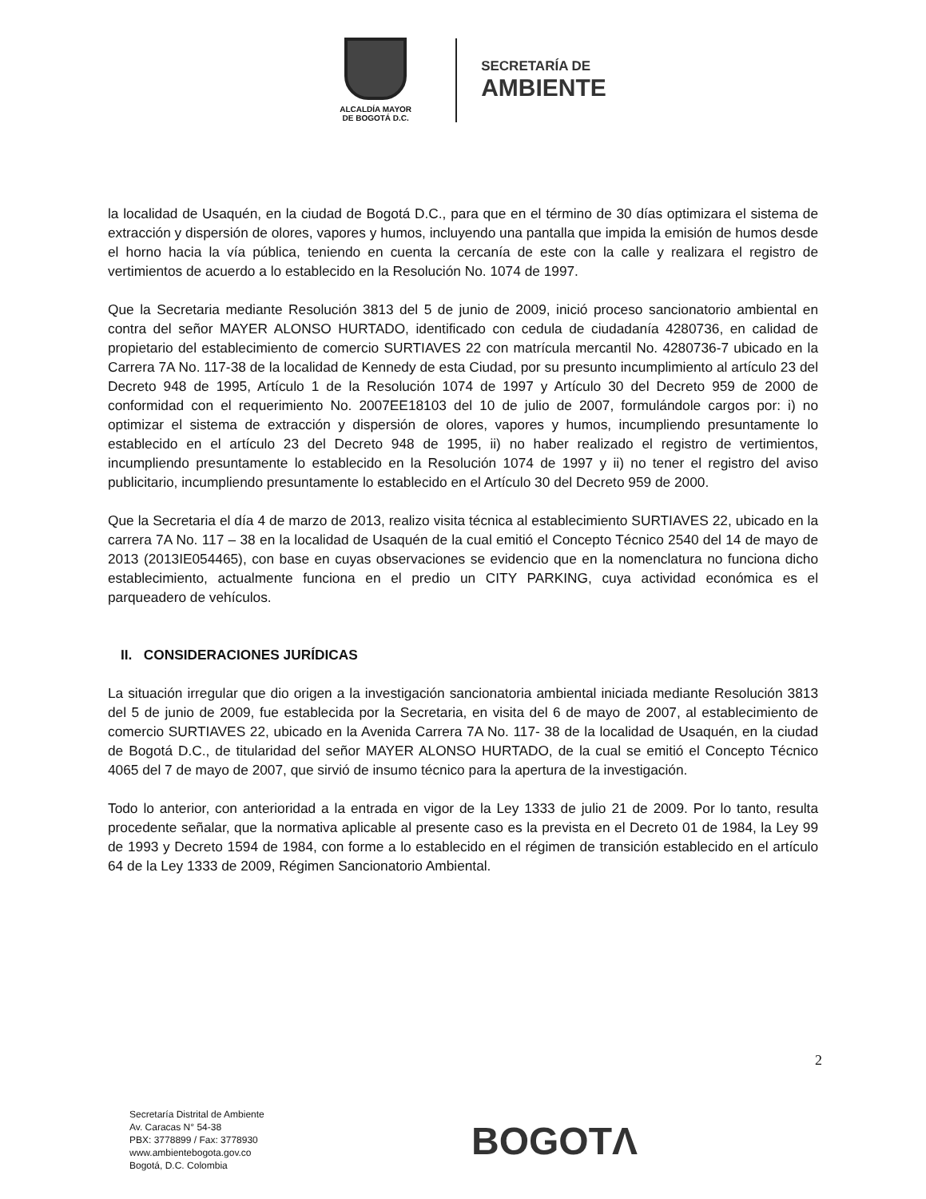ALCALDÍA MAYOR
DE BOGOTÁ D.C.
SECRETARÍA DE
AMBIENTE
la localidad de Usaquén, en la ciudad de Bogotá D.C., para que en el término de 30 días optimizara el sistema de extracción y dispersión de olores, vapores y humos, incluyendo una pantalla que impida la emisión de humos desde el horno hacia la vía pública, teniendo en cuenta la cercanía de este con la calle y realizara el registro de vertimientos de acuerdo a lo establecido en la Resolución No. 1074 de 1997.
Que la Secretaria mediante Resolución 3813 del 5 de junio de 2009, inició proceso sancionatorio ambiental en contra del señor MAYER ALONSO HURTADO, identificado con cedula de ciudadanía 4280736, en calidad de propietario del establecimiento de comercio SURTIAVES 22 con matrícula mercantil No. 4280736-7 ubicado en la Carrera 7A No. 117-38 de la localidad de Kennedy de esta Ciudad, por su presunto incumplimiento al artículo 23 del Decreto 948 de 1995, Artículo 1 de la Resolución 1074 de 1997 y Artículo 30 del Decreto 959 de 2000 de conformidad con el requerimiento No. 2007EE18103 del 10 de julio de 2007, formulándole cargos por: i) no optimizar el sistema de extracción y dispersión de olores, vapores y humos, incumpliendo presuntamente lo establecido en el artículo 23 del Decreto 948 de 1995, ii) no haber realizado el registro de vertimientos, incumpliendo presuntamente lo establecido en la Resolución 1074 de 1997 y ii) no tener el registro del aviso publicitario, incumpliendo presuntamente lo establecido en el Artículo 30 del Decreto 959 de 2000.
Que la Secretaria el día 4 de marzo de 2013, realizo visita técnica al establecimiento SURTIAVES 22, ubicado en la carrera 7A No. 117 – 38 en la localidad de Usaquén de la cual emitió el Concepto Técnico 2540 del 14 de mayo de 2013 (2013IE054465), con base en cuyas observaciones se evidencio que en la nomenclatura no funciona dicho establecimiento, actualmente funciona en el predio un CITY PARKING, cuya actividad económica es el parqueadero de vehículos.
II. CONSIDERACIONES JURÍDICAS
La situación irregular que dio origen a la investigación sancionatoria ambiental iniciada mediante Resolución 3813 del 5 de junio de 2009, fue establecida por la Secretaria, en visita del 6 de mayo de 2007, al establecimiento de comercio SURTIAVES 22, ubicado en la Avenida Carrera 7A No. 117- 38 de la localidad de Usaquén, en la ciudad de Bogotá D.C., de titularidad del señor MAYER ALONSO HURTADO, de la cual se emitió el Concepto Técnico 4065 del 7 de mayo de 2007, que sirvió de insumo técnico para la apertura de la investigación.
Todo lo anterior, con anterioridad a la entrada en vigor de la Ley 1333 de julio 21 de 2009. Por lo tanto, resulta procedente señalar, que la normativa aplicable al presente caso es la prevista en el Decreto 01 de 1984, la Ley 99 de 1993 y Decreto 1594 de 1984, con forme a lo establecido en el régimen de transición establecido en el artículo 64 de la Ley 1333 de 2009, Régimen Sancionatorio Ambiental.
2
Secretaría Distrital de Ambiente
Av. Caracas N° 54-38
PBX: 3778899 / Fax: 3778930
www.ambientebogota.gov.co
Bogotá, D.C. Colombia
BOGOTΛ